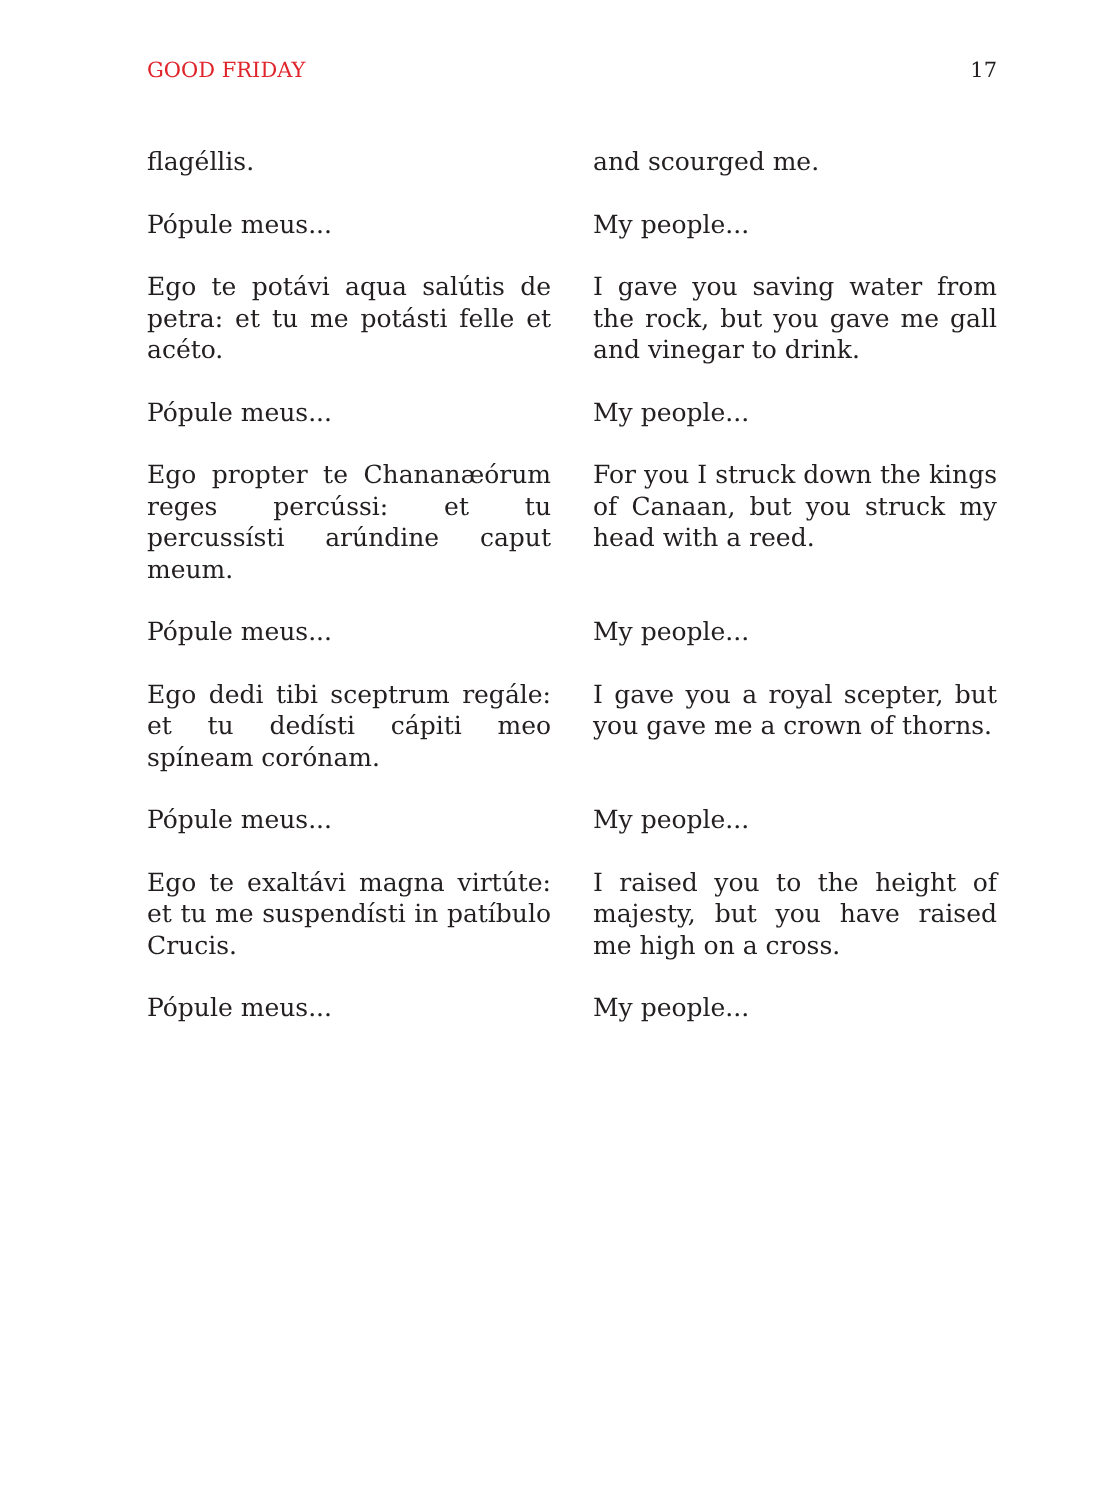GOOD FRIDAY 17
flagéllis.
and scourged me.
Pópule meus...
My people...
Ego te potávi aqua salútis de petra: et tu me potásti felle et acéto.
I gave you saving water from the rock, but you gave me gall and vinegar to drink.
Pópule meus...
My people...
Ego propter te Chananæórum reges percússi: et tu percussísti arúndine caput meum.
For you I struck down the kings of Canaan, but you struck my head with a reed.
Pópule meus...
My people...
Ego dedi tibi sceptrum regále: et tu dedísti cápiti meo spíneam corónam.
I gave you a royal scepter, but you gave me a crown of thorns.
Pópule meus...
My people...
Ego te exaltávi magna virtúte: et tu me suspendísti in patíbulo Crucis.
I raised you to the height of majesty, but you have raised me high on a cross.
Pópule meus...
My people...